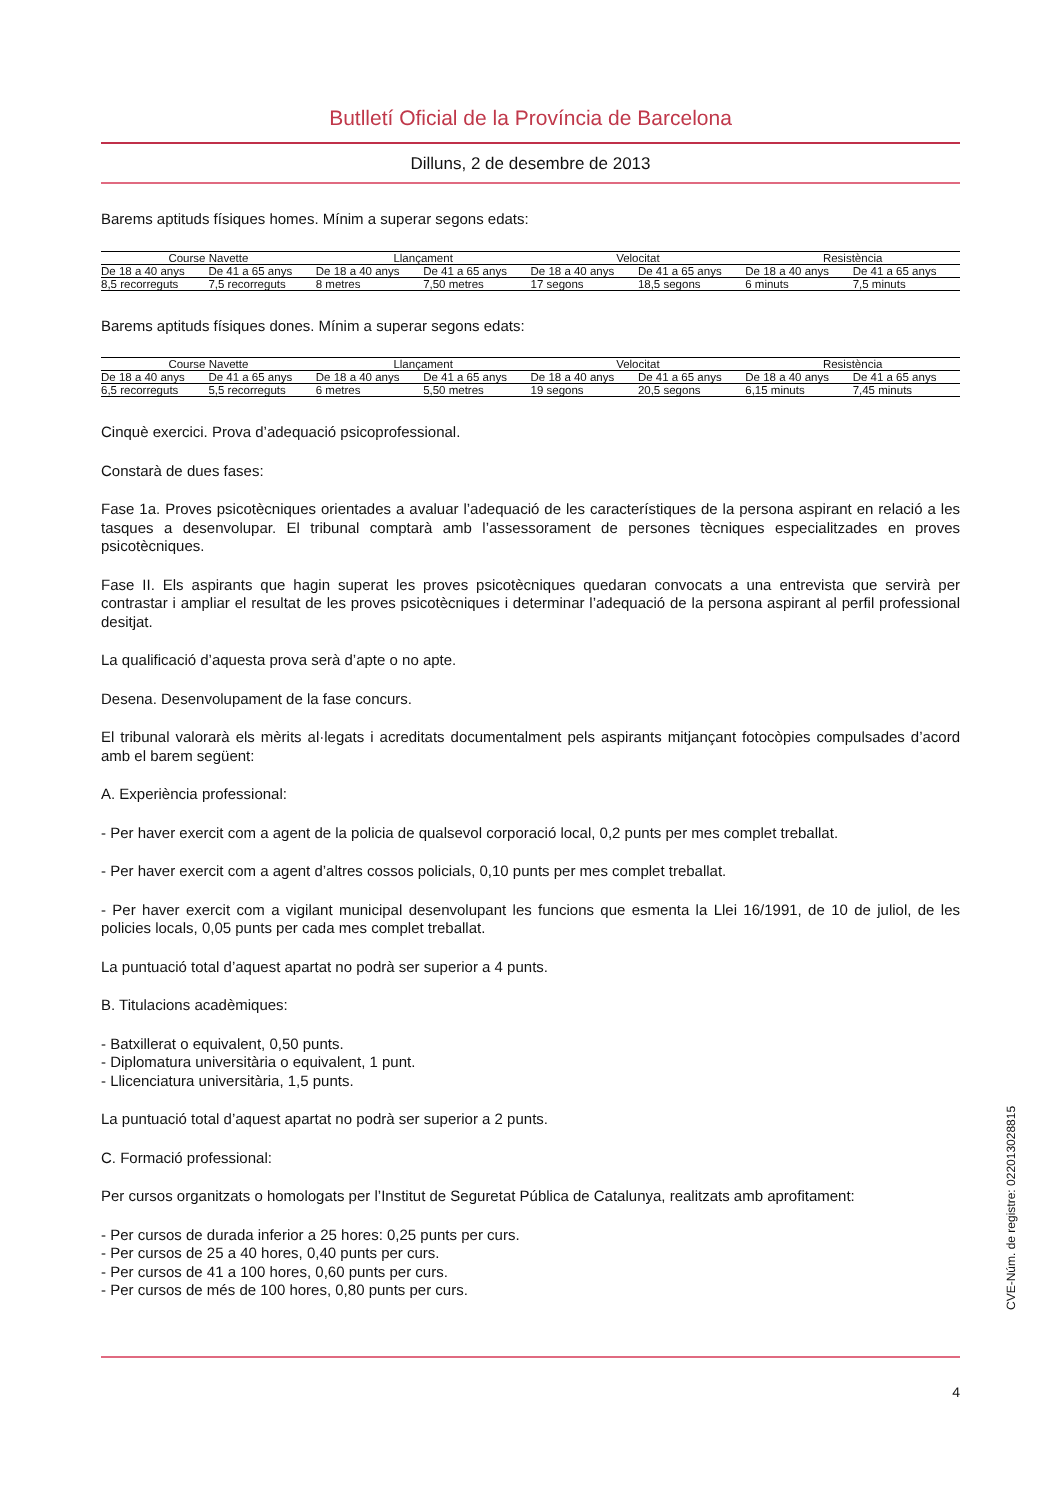Butlletí Oficial de la Província de Barcelona
Dilluns, 2 de desembre de 2013
Barems aptituds físiques homes. Mínim a superar segons edats:
| Course Navette | | Llançament | | Velocitat | | Resistència | |
| --- | --- | --- | --- | --- | --- | --- | --- |
| De 18 a 40 anys | De 41 a 65 anys | De 18 a 40 anys | De 41 a 65 anys | De 18 a 40 anys | De 41 a 65 anys | De 18 a 40 anys | De 41 a 65 anys |
| 8,5 recorreguts | 7,5 recorreguts | 8 metres | 7,50 metres | 17 segons | 18,5 segons | 6 minuts | 7,5 minuts |
Barems aptituds físiques dones. Mínim a superar segons edats:
| Course Navette | | Llançament | | Velocitat | | Resistència | |
| --- | --- | --- | --- | --- | --- | --- | --- |
| De 18 a 40 anys | De 41 a 65 anys | De 18 a 40 anys | De 41 a 65 anys | De 18 a 40 anys | De 41 a 65 anys | De 18 a 40 anys | De 41 a 65 anys |
| 6,5 recorreguts | 5,5 recorreguts | 6 metres | 5,50 metres | 19 segons | 20,5 segons | 6,15 minuts | 7,45 minuts |
Cinquè exercici. Prova d’adequació psicoprofessional.
Constarà de dues fases:
Fase 1a. Proves psicotècniques orientades a avaluar l’adequació de les característiques de la persona aspirant en relació a les tasques a desenvolupar. El tribunal comptarà amb l’assessorament de persones tècniques especialitzades en proves psicotècniques.
Fase II. Els aspirants que hagin superat les proves psicotècniques quedaran convocats a una entrevista que servirà per contrastar i ampliar el resultat de les proves psicotècniques i determinar l’adequació de la persona aspirant al perfil professional desitjat.
La qualificació d’aquesta prova serà d’apte o no apte.
Desena. Desenvolupament de la fase concurs.
El tribunal valorarà els mèrits al·legats i acreditats documentalment pels aspirants mitjançant fotocòpies compulsades d’acord amb el barem següent:
A. Experiència professional:
- Per haver exercit com a agent de la policia de qualsevol corporació local, 0,2 punts per mes complet treballat.
- Per haver exercit com a agent d’altres cossos policials, 0,10 punts per mes complet treballat.
- Per haver exercit com a vigilant municipal desenvolupant les funcions que esmenta la Llei 16/1991, de 10 de juliol, de les policies locals, 0,05 punts per cada mes complet treballat.
La puntuació total d’aquest apartat no podrà ser superior a 4 punts.
B. Titulacions acadèmiques:
- Batxillerat o equivalent, 0,50 punts.
- Diplomatura universitària o equivalent, 1 punt.
- Llicenciatura universitària, 1,5 punts.
La puntuació total d’aquest apartat no podrà ser superior a 2 punts.
C. Formació professional:
Per cursos organitzats o homologats per l’Institut de Seguretat Pública de Catalunya, realitzats amb aprofitament:
- Per cursos de durada inferior a 25 hores: 0,25 punts per curs.
- Per cursos de 25 a 40 hores, 0,40 punts per curs.
- Per cursos de 41 a 100 hores, 0,60 punts per curs.
- Per cursos de més de 100 hores, 0,80 punts per curs.
4
CVE-Núm. de registre: 022013028815